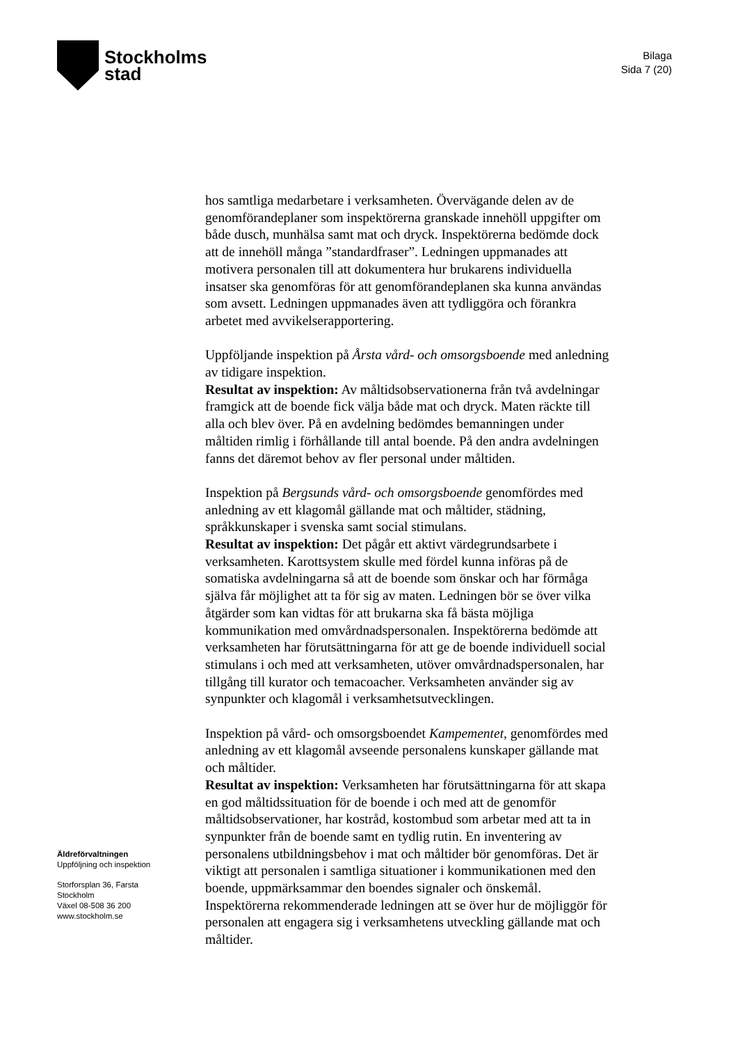Stockholms
stad
Bilaga
Sida 7 (20)
Äldreförvaltningen
Uppföljning och inspektion
Storforsplan 36, Farsta
Stockholm
Växel 08-508 36 200
www.stockholm.se
hos samtliga medarbetare i verksamheten. Övervägande delen av de genomförandeplaner som inspektörerna granskade innehöll uppgifter om både dusch, munhälsa samt mat och dryck. Inspektörerna bedömde dock att de innehöll många ”standardfraser”. Ledningen uppmanades att motivera personalen till att dokumentera hur brukarens individuella insatser ska genomföras för att genomförandeplanen ska kunna användas som avsett. Ledningen uppmanades även att tydliggöra och förankra arbetet med avvikelserapportering.
Uppföljande inspektion på Årsta vård- och omsorgsboende med anledning av tidigare inspektion.
Resultat av inspektion: Av måltidsobservationerna från två avdelningar framgick att de boende fick välja både mat och dryck. Maten räckte till alla och blev över. På en avdelning bedömdes bemanningen under måltiden rimlig i förhållande till antal boende. På den andra avdelningen fanns det däremot behov av fler personal under måltiden.
Inspektion på Bergsunds vård- och omsorgsboende genomfördes med anledning av ett klagomål gällande mat och måltider, städning, språkkunskaper i svenska samt social stimulans.
Resultat av inspektion: Det pågår ett aktivt värdegrundsarbete i verksamheten. Karottsystem skulle med fördel kunna införas på de somatiska avdelningarna så att de boende som önskar och har förmåga själva får möjlighet att ta för sig av maten. Ledningen bör se över vilka åtgärder som kan vidtas för att brukarna ska få bästa möjliga kommunikation med omvårdnadspersonalen. Inspektörerna bedömde att verksamheten har förutsättningarna för att ge de boende individuell social stimulans i och med att verksamheten, utöver omvårdnadspersonalen, har tillgång till kurator och temacoacher. Verksamheten använder sig av synpunkter och klagomål i verksamhetsutvecklingen.
Inspektion på vård- och omsorgsboendet Kampementet, genomfördes med anledning av ett klagomål avseende personalens kunskaper gällande mat och måltider.
Resultat av inspektion: Verksamheten har förutsättningarna för att skapa en god måltidssituation för de boende i och med att de genomför måltidsobservationer, har kostråd, kostombud som arbetar med att ta in synpunkter från de boende samt en tydlig rutin. En inventering av personalens utbildningsbehov i mat och måltider bör genomföras. Det är viktigt att personalen i samtliga situationer i kommunikationen med den boende, uppmärksammar den boendes signaler och önskemål. Inspektörerna rekommenderade ledningen att se över hur de möjliggör för personalen att engagera sig i verksamhetens utveckling gällande mat och måltider.